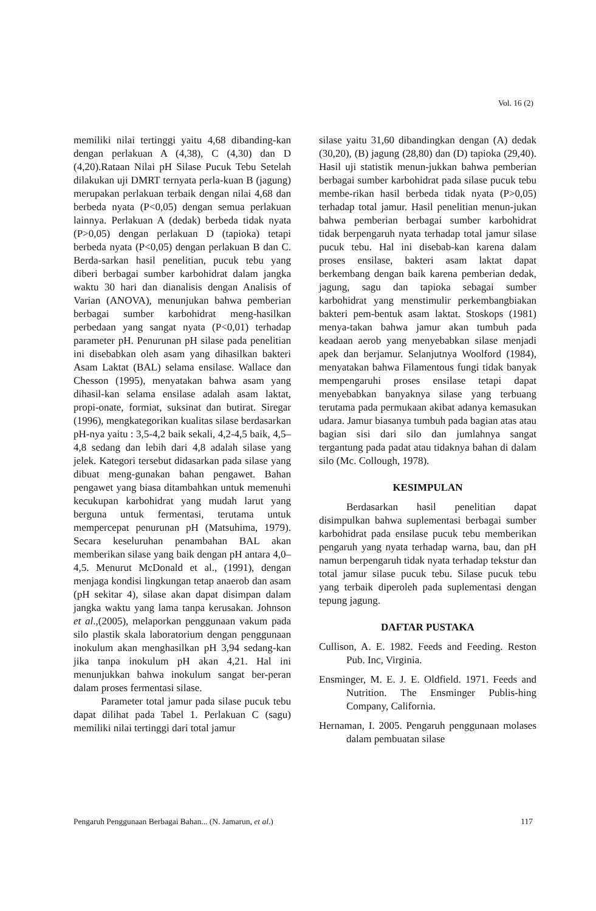Vol. 16 (2)
memiliki nilai tertinggi yaitu 4,68 dibanding-kan dengan perlakuan A (4,38), C (4,30) dan D (4,20).Rataan Nilai pH Silase Pucuk Tebu Setelah dilakukan uji DMRT ternyata perla-kuan B (jagung) merupakan perlakuan terbaik dengan nilai 4,68 dan berbeda nyata (P<0,05) dengan semua perlakuan lainnya. Perlakuan A (dedak) berbeda tidak nyata (P>0,05) dengan perlakuan D (tapioka) tetapi berbeda nyata (P<0,05) dengan perlakuan B dan C. Berda-sarkan hasil penelitian, pucuk tebu yang diberi berbagai sumber karbohidrat dalam jangka waktu 30 hari dan dianalisis dengan Analisis of Varian (ANOVA), menunjukan bahwa pemberian berbagai sumber karbohidrat meng-hasilkan perbedaan yang sangat nyata (P<0,01) terhadap parameter pH. Penurunan pH silase pada penelitian ini disebabkan oleh asam yang dihasilkan bakteri Asam Laktat (BAL) selama ensilase. Wallace dan Chesson (1995), menyatakan bahwa asam yang dihasil-kan selama ensilase adalah asam laktat, propi-onate, formiat, suksinat dan butirat. Siregar (1996), mengkategorikan kualitas silase berdasarkan pH-nya yaitu : 3,5-4,2 baik sekali, 4,2-4,5 baik, 4,5–4,8 sedang dan lebih dari 4,8 adalah silase yang jelek. Kategori tersebut didasarkan pada silase yang dibuat meng-gunakan bahan pengawet. Bahan pengawet yang biasa ditambahkan untuk memenuhi kecukupan karbohidrat yang mudah larut yang berguna untuk fermentasi, terutama untuk mempercepat penurunan pH (Matsuhima, 1979). Secara keseluruhan penambahan BAL akan memberikan silase yang baik dengan pH antara 4,0–4,5. Menurut McDonald et al., (1991), dengan menjaga kondisi lingkungan tetap anaerob dan asam (pH sekitar 4), silase akan dapat disimpan dalam jangka waktu yang lama tanpa kerusakan. Johnson et al.,(2005), melaporkan penggunaan vakum pada silo plastik skala laboratorium dengan penggunaan inokulum akan menghasilkan pH 3,94 sedang-kan jika tanpa inokulum pH akan 4,21. Hal ini menunjukkan bahwa inokulum sangat ber-peran dalam proses fermentasi silase.
Parameter total jamur pada silase pucuk tebu dapat dilihat pada Tabel 1. Perlakuan C (sagu) memiliki nilai tertinggi dari total jamur
silase yaitu 31,60 dibandingkan dengan (A) dedak (30,20), (B) jagung (28,80) dan (D) tapioka (29,40). Hasil uji statistik menun-jukkan bahwa pemberian berbagai sumber karbohidrat pada silase pucuk tebu membe-rikan hasil berbeda tidak nyata (P>0,05) terhadap total jamur. Hasil penelitian menun-jukan bahwa pemberian berbagai sumber karbohidrat tidak berpengaruh nyata terhadap total jamur silase pucuk tebu. Hal ini disebab-kan karena dalam proses ensilase, bakteri asam laktat dapat berkembang dengan baik karena pemberian dedak, jagung, sagu dan tapioka sebagai sumber karbohidrat yang menstimulir perkembangbiakan bakteri pem-bentuk asam laktat. Stoskops (1981) menya-takan bahwa jamur akan tumbuh pada keadaan aerob yang menyebabkan silase menjadi apek dan berjamur. Selanjutnya Woolford (1984), menyatakan bahwa Filamentous fungi tidak banyak mempengaruhi proses ensilase tetapi dapat menyebabkan banyaknya silase yang terbuang terutama pada permukaan akibat adanya kemasukan udara. Jamur biasanya tumbuh pada bagian atas atau bagian sisi dari silo dan jumlahnya sangat tergantung pada padat atau tidaknya bahan di dalam silo (Mc. Collough, 1978).
KESIMPULAN
Berdasarkan hasil penelitian dapat disimpulkan bahwa suplementasi berbagai sumber karbohidrat pada ensilase pucuk tebu memberikan pengaruh yang nyata terhadap warna, bau, dan pH namun berpengaruh tidak nyata terhadap tekstur dan total jamur silase pucuk tebu. Silase pucuk tebu yang terbaik diperoleh pada suplementasi dengan tepung jagung.
DAFTAR PUSTAKA
Cullison, A. E. 1982. Feeds and Feeding. Reston Pub. Inc, Virginia.
Ensminger, M. E. J. E. Oldfield. 1971. Feeds and Nutrition. The Ensminger Publis-hing Company, California.
Hernaman, I. 2005. Pengaruh penggunaan molases dalam pembuatan silase
Pengaruh Penggunaan Berbagai Bahan... (N. Jamarun, et al.) 117